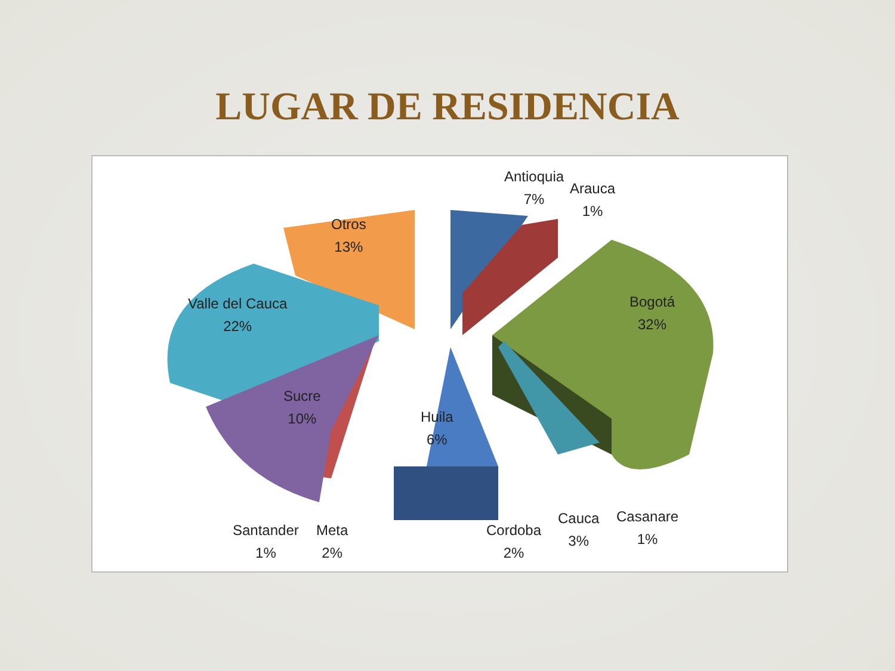LUGAR DE RESIDENCIA
Antioquia
7%
Arauca
1%
Bogotá
32%
Otros
13%
Valle del Cauca
22%
Sucre
10%
Huila
6%
Santander
1%
Meta
2%
Cordoba
2%
Cauca
3%
Casanare
1%